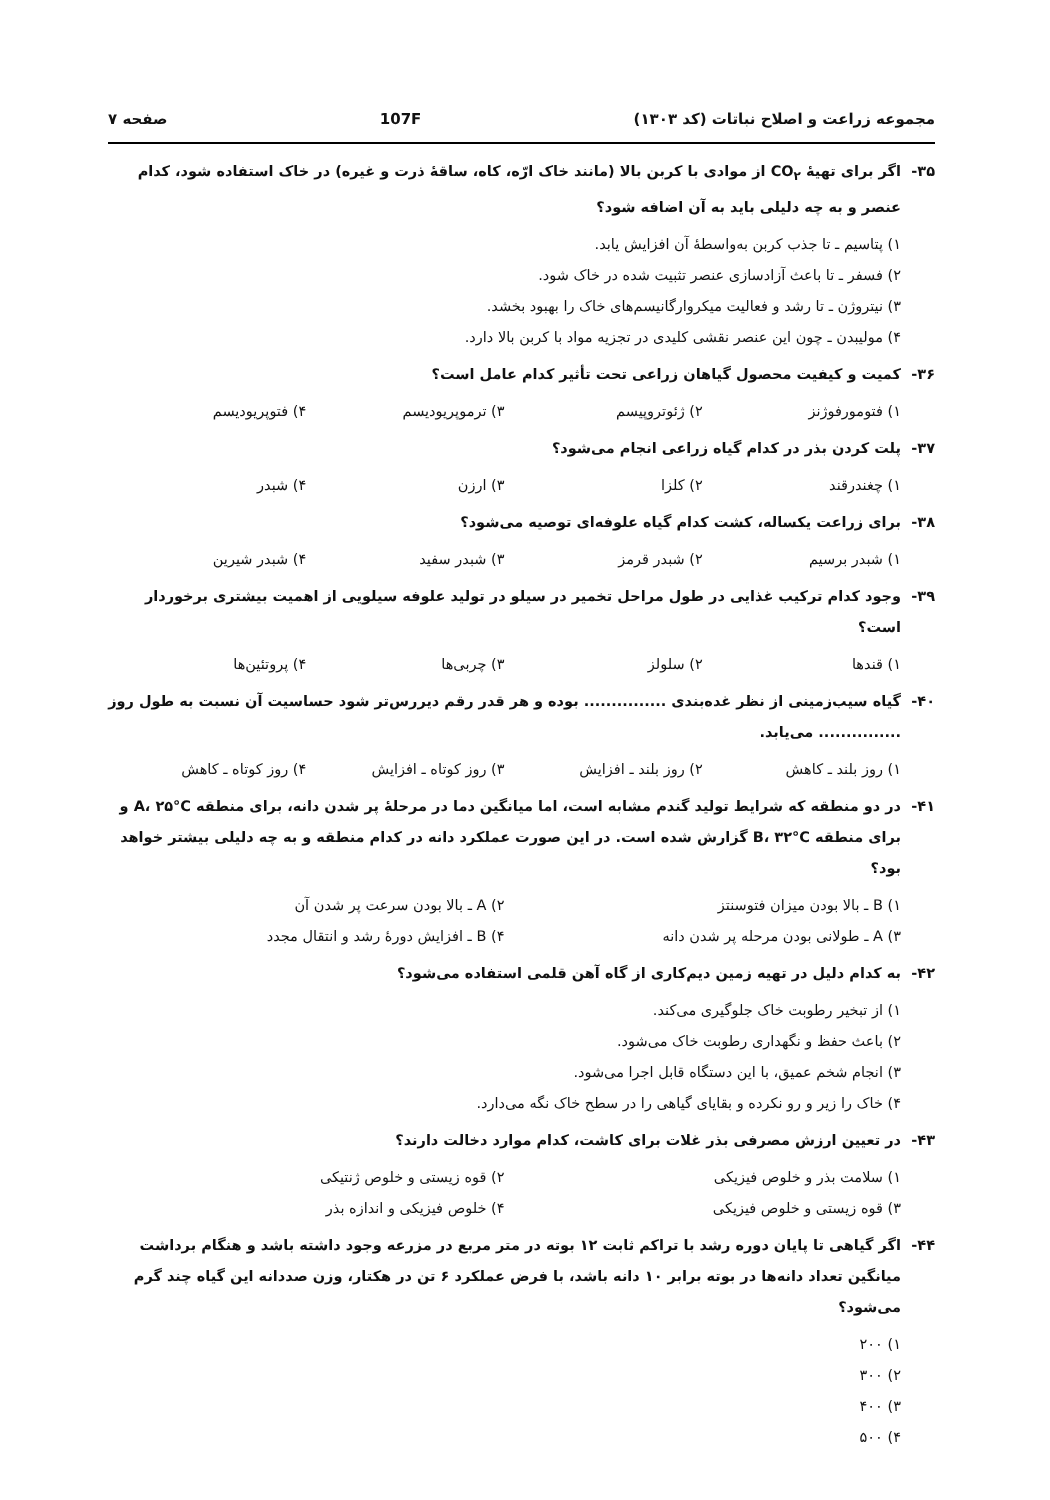مجموعه زراعت و اصلاح نباتات (کد ۱۳۰۳) 107F صفحه ۷
۳۵- اگر برای تهیهٔ CO<sub>۲</sub> از موادی با کربن بالا (مانند خاک ارّه، کاه، ساقهٔ ذرت و غیره) در خاک استفاده شود، کدام عنصر و به چه دلیلی باید به آن اضافه شود؟
۱) پتاسیم ـ تا جذب کربن به‌واسطهٔ آن افزایش یابد.
۲) فسفر ـ تا باعث آزادسازی عنصر تثبیت شده در خاک شود.
۳) نیتروژن ـ تا رشد و فعالیت میکروارگانیسم‌های خاک را بهبود بخشد.
۴) مولیبدن ـ چون این عنصر نقشی کلیدی در تجزیه مواد با کربن بالا دارد.
۳۶- کمیت و کیفیت محصول گیاهان زراعی تحت تأثیر کدام عامل است؟
۱) فتومورفوژنز ۲) ژئوتروپیسم ۳) ترموپریودیسم ۴) فتوپریودیسم
۳۷- پلت کردن بذر در کدام گیاه زراعی انجام می‌شود؟
۱) چغندرقند ۲) کلزا ۳) ارزن ۴) شبدر
۳۸- برای زراعت یکساله، کشت کدام گیاه علوفه‌ای توصیه می‌شود؟
۱) شبدر برسیم ۲) شبدر قرمز ۳) شبدر سفید ۴) شبدر شیرین
۳۹- وجود کدام ترکیب غذایی در طول مراحل تخمیر در سیلو در تولید علوفه سیلویی از اهمیت بیشتری برخوردار است؟
۱) قندها ۲) سلولز ۳) چربی‌ها ۴) پروتئین‌ها
۴۰- گیاه سیب‌زمینی از نظر غده‌بندی ............... بوده و هر قدر رقم دیررس‌تر شود حساسیت آن نسبت به طول روز ............... می‌یابد.
۱) روز بلند ـ کاهش ۲) روز بلند ـ افزایش ۳) روز کوتاه ـ افزایش ۴) روز کوتاه ـ کاهش
۴۱- در دو منطقه که شرایط تولید گندم مشابه است، اما میانگین دما در مرحلهٔ پر شدن دانه، برای منطقه A، ۲۵°C و برای منطقه B، ۳۲°C گزارش شده است. در این صورت عملکرد دانه در کدام منطقه و به چه دلیلی بیشتر خواهد بود؟
۱) B ـ بالا بودن میزان فتوسنتز ۲) A ـ بالا بودن سرعت پر شدن آن ۳) A ـ طولانی بودن مرحله پر شدن دانه ۴) B ـ افزایش دورهٔ رشد و انتقال مجدد
۴۲- به کدام دلیل در تهیه زمین دیم‌کاری از گاه آهن قلمی استفاده می‌شود؟
۱) از تبخیر رطوبت خاک جلوگیری می‌کند.
۲) باعث حفظ و نگهداری رطوبت خاک می‌شود.
۳) انجام شخم عمیق، با این دستگاه قابل اجرا می‌شود.
۴) خاک را زیر و رو نکرده و بقایای گیاهی را در سطح خاک نگه می‌دارد.
۴۳- در تعیین ارزش مصرفی بذر غلات برای کاشت، کدام موارد دخالت دارند؟
۱) سلامت بذر و خلوص فیزیکی ۲) قوه زیستی و خلوص ژنتیکی ۳) قوه زیستی و خلوص فیزیکی ۴) خلوص فیزیکی و اندازه بذر
۴۴- اگر گیاهی تا پایان دوره رشد با تراکم ثابت ۱۲ بوته در متر مربع در مزرعه وجود داشته باشد و هنگام برداشت میانگین تعداد دانه‌ها در بوته برابر ۱۰ دانه باشد، با فرض عملکرد ۶ تن در هکتار، وزن صددانه این گیاه چند گرم می‌شود؟
۱) ۲۰۰
۲) ۳۰۰
۳) ۴۰۰
۴) ۵۰۰